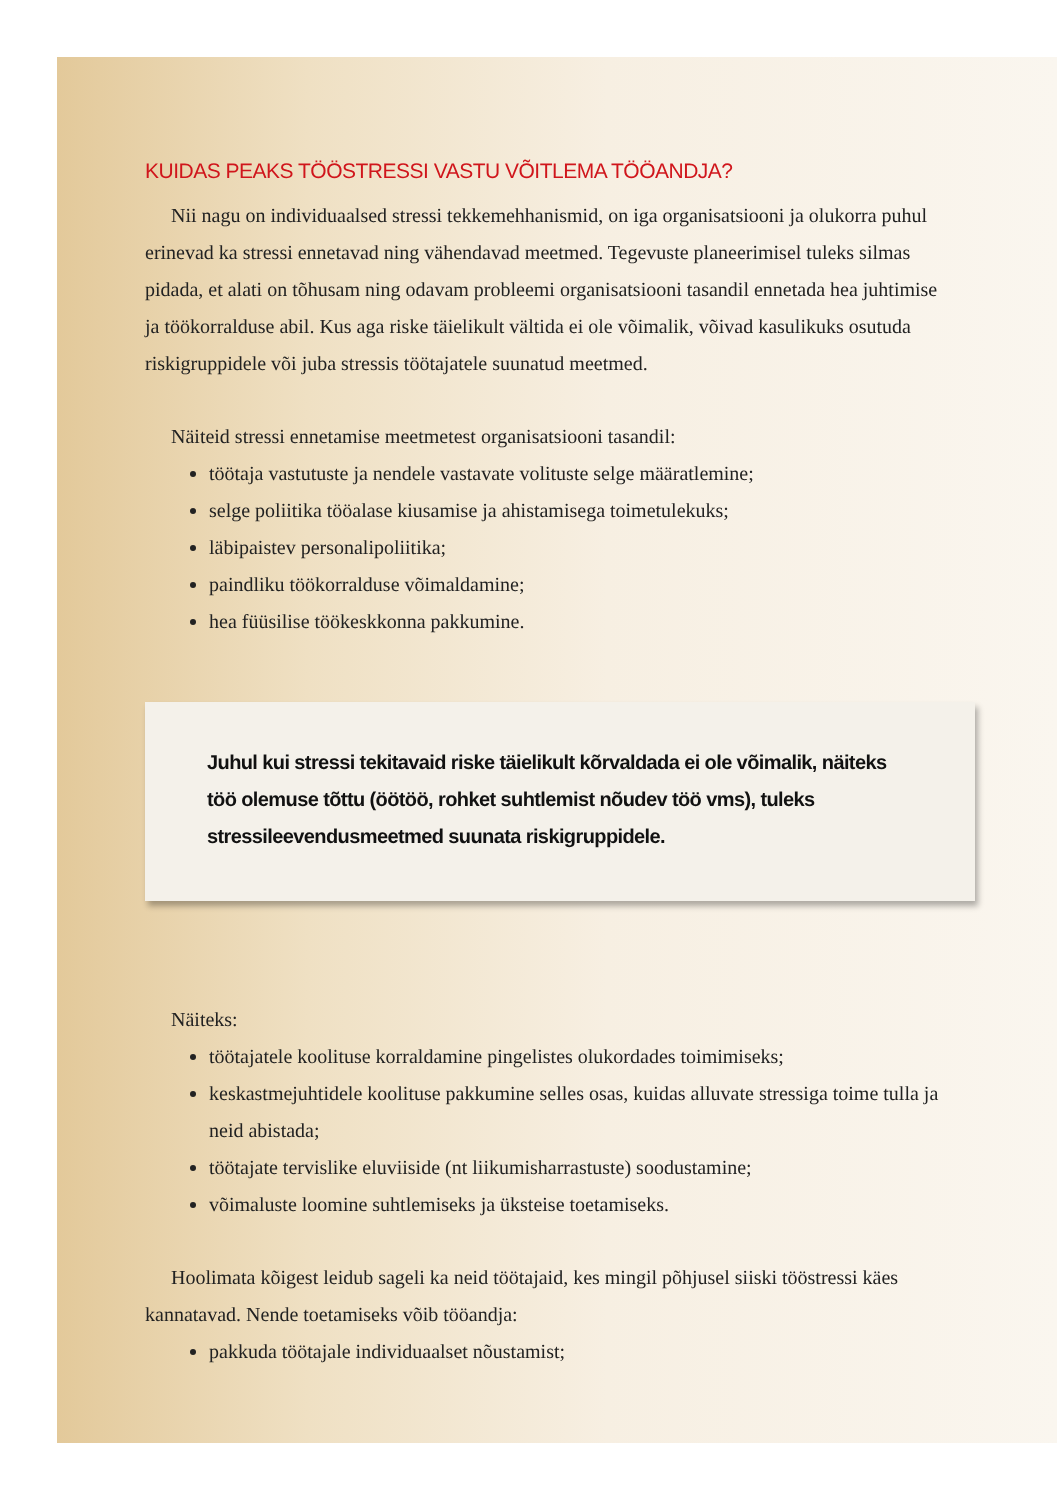KUIDAS PEAKS TÖÖSTRESSI VASTU VÕITLEMA TÖÖANDJA?
Nii nagu on individuaalsed stressi tekkemehhanismid, on iga organisatsiooni ja olukorra puhul erinevad ka stressi ennetavad ning vähendavad meetmed. Tegevuste planeerimisel tuleks silmas pidada, et alati on tõhusam ning odavam probleemi organisatsiooni tasandil ennetada hea juhtimise ja töökorralduse abil. Kus aga riske täielikult vältida ei ole võimalik, võivad kasulikuks osutuda riskigruppidele või juba stressis töötajatele suunatud meetmed.
Näiteid stressi ennetamise meetmetest organisatsiooni tasandil:
töötaja vastutuste ja nendele vastavate volituste selge määratlemine;
selge poliitika tööalase kiusamise ja ahistamisega toimetulekuks;
läbipaistev personalipoliitika;
paindliku töökorralduse võimaldamine;
hea füüsilise töökeskkonna pakkumine.
Juhul kui stressi tekitavaid riske täielikult kõrvaldada ei ole võimalik, näiteks töö olemuse tõttu (öötöö, rohket suhtlemist nõudev töö vms), tuleks stressileevendusmeetmed suunata riskigruppidele.
Näiteks:
töötajatele koolituse korraldamine pingelistes olukordades toimimiseks;
keskastmejuhtidele koolituse pakkumine selles osas, kuidas alluvate stressiga toime tulla ja neid abistada;
töötajate tervislike eluviiside (nt liikumisharrastuste) soodustamine;
võimaluste loomine suhtlemiseks ja üksteise toetamiseks.
Hoolimata kõigest leidub sageli ka neid töötajaid, kes mingil põhjusel siiski tööstressi käes kannatavad. Nende toetamiseks võib tööandja:
pakkuda töötajale individuaalset nõustamist;